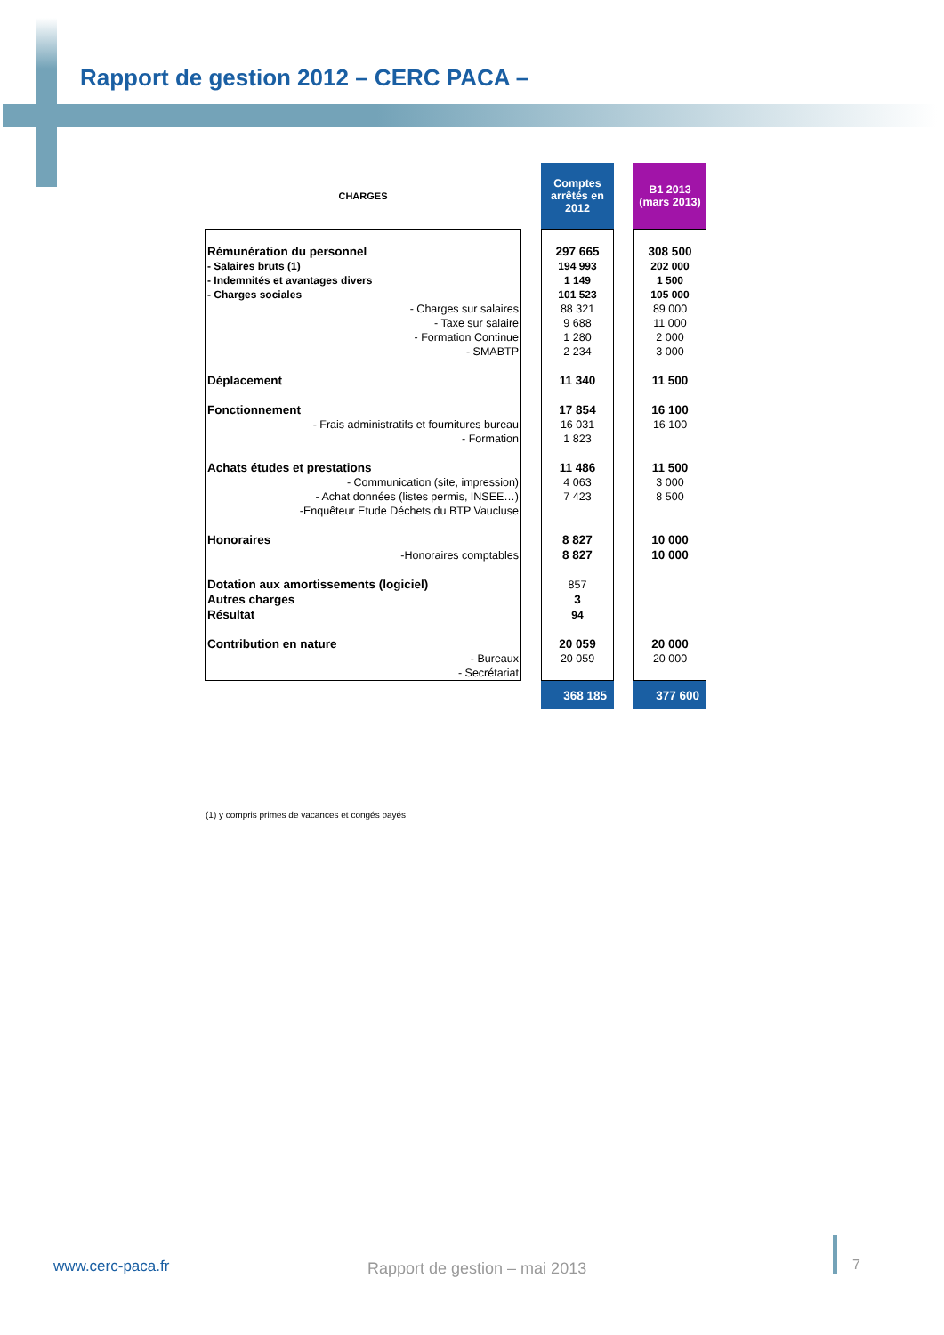Rapport de gestion 2012 – CERC PACA –
| CHARGES | | Comptes arrêtés en 2012 | | B1 2013 (mars 2013) |
| Rémunération du personnel | | 297 665 | | 308 500 |
| - Salaires bruts (1) | | 194 993 | | 202 000 |
| - Indemnités et avantages divers | | 1 149 | | 1 500 |
| - Charges sociales | | 101 523 | | 105 000 |
| - Charges sur salaires | | 88 321 | | 89 000 |
| - Taxe sur salaire | | 9 688 | | 11 000 |
| - Formation Continue | | 1 280 | | 2 000 |
| - SMABTP | | 2 234 | | 3 000 |
| Déplacement | | 11 340 | | 11 500 |
| Fonctionnement | | 17 854 | | 16 100 |
| - Frais administratifs et fournitures bureau | | 16 031 | | 16 100 |
| - Formation | | 1 823 | | |
| Achats études et prestations | | 11 486 | | 11 500 |
| - Communication (site, impression) | | 4 063 | | 3 000 |
| - Achat données (listes permis, INSEE…) | | 7 423 | | 8 500 |
| -Enquêteur Etude Déchets du BTP Vaucluse | | | | |
| Honoraires | | 8 827 | | 10 000 |
| -Honoraires comptables | | 8 827 | | 10 000 |
| Dotation aux amortissements (logiciel) | | 857 | | |
| Autres charges | | 3 | | |
| Résultat | | 94 | | |
| Contribution en nature | | 20 059 | | 20 000 |
| - Bureaux | | 20 059 | | 20 000 |
| - Secrétariat | | | | |
| | | 368 185 | | 377 600 |
(1) y compris primes de vacances et congés payés
www.cerc-paca.fr Rapport de gestion – mai 2013 7